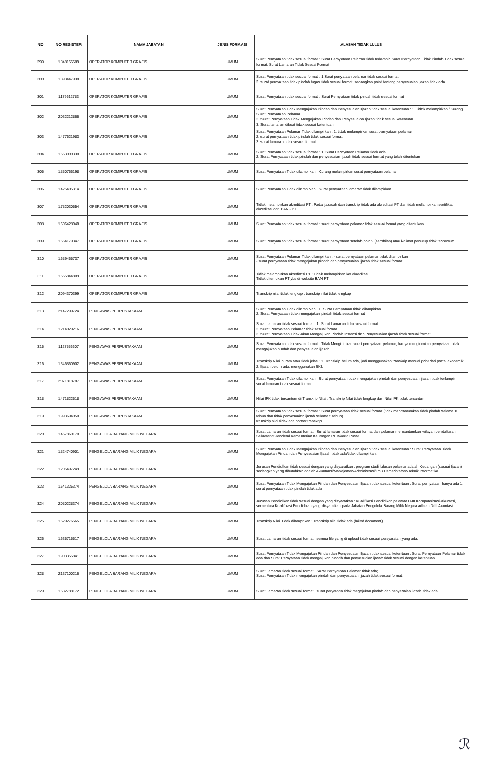| NO | NO REGISTER | NAMA JABATAN | JENIS FORMASI | ALASAN TIDAK LULUS |
| --- | --- | --- | --- | --- |
| 299 | 1848155589 | OPERATOR KOMPUTER GRAFIS | UMUM | Surat Pernyataan tidak sesuai format : Surat Pernyataan Pelamar tidak terlampir, Surat Pernyataan Tidak Pindah Tidak sesuai format. Surat Lamaran Tidak Sesuai Format |
| 300 | 1893447938 | OPERATOR KOMPUTER GRAFIS | UMUM | Surat Pernyataan tidak sesuai format : 1.Surat penyataan pelamar tidak sesuai format 2. surat pernyataan tidak pindah tugas tidak sesuai format. sedangkan point tentang penyesuaian ijazah tidak ada. |
| 301 | 1179612783 | OPERATOR KOMPUTER GRAFIS | UMUM | Surat Pernyataan tidak sesuai format : Surat Pernyataan tidak pindah tidak sesuai format |
| 302 | 2032212866 | OPERATOR KOMPUTER GRAFIS | UMUM | Surat Pernyataan Tidak Mengajukan Pindah dan Penyesuaian Ijazah tidak sesuai ketentuan : 1. Tidak melampirkan / Kurang Surat Pernyataan Pelamar 2. Surat Pernyataan Tidak Mengajukan Pindah dan Penyesuaian Ijazah tidak sesuai ketentuan 3. Surat lamaran dibuat tidak sesuai ketentuan |
| 303 | 1477621983 | OPERATOR KOMPUTER GRAFIS | UMUM | Surat Pernyataan Pelamar Tidak dilampirkan : 1. tidak melampirkan surat pernyataan pelamar 2. surat pernyataan tidak pindah tidak sesuai format 3. surat lamaran tidak sesuai format |
| 304 | 1653000330 | OPERATOR KOMPUTER GRAFIS | UMUM | Surat Pernyataan tidak sesuai format : 1. Surat Pernyataan Pelamar tidak ada 2. Surat Pernyataan tidak pindah dan penyesuaian ijazah tidak sesuai format yang telah ditentukan |
| 305 | 1850766198 | OPERATOR KOMPUTER GRAFIS | UMUM | Surat Pernyataan Tidak dilampirkan : Kurang melampirkan surat pernyataan pelamar |
| 306 | 1425405314 | OPERATOR KOMPUTER GRAFIS | UMUM | Surat Pernyataan Tidak dilampirkan : Surat pernyataan lamaran tidak dilampirkan |
| 307 | 1782030554 | OPERATOR KOMPUTER GRAFIS | UMUM | Tidak melampirkan akreditasi PT : Pada ijazasah dan transkrip tidak ada akreditasi PT dan tidak melampirkan sertifikat akreditasi dari BAN - PT |
| 308 | 1606428040 | OPERATOR KOMPUTER GRAFIS | UMUM | Surat Pernyataan tidak sesuai format : surat pernyataan pelamar tidak sesuai format yang ditentukan. |
| 309 | 1654179347 | OPERATOR KOMPUTER GRAFIS | UMUM | Surat Pernyataan tidak sesuai format : surat pernyataan setelah poin 9 (sembilan) atau kalimat penutup tidak tercantum. |
| 310 | 1689465737 | OPERATOR KOMPUTER GRAFIS | UMUM | Surat Pernyataan Pelamar Tidak dilampirkan : - surat pernyataan pelamar tidak dilampirkan - surat pernyataan tidak mengajukan pindah dan penyesuaian ijazah tidak sesuai format |
| 311 | 1655844809 | OPERATOR KOMPUTER GRAFIS | UMUM | Tidak melampirkan akreditasi PT : Tidak melampirkan ket akreditasi Tidak ditemukan PT ybs di website BAN PT |
| 312 | 2094370399 | OPERATOR KOMPUTER GRAFIS | UMUM | Transkrip nilai tidak lengkap : transkrip nilai tidak lengkap |
| 313 | 2147299724 | PENGAWAS PERPUSTAKAAN | UMUM | Surat Pernyataan Tidak dilampirkan : 1. Surat Pernyataan tidak dilampirkan 2. Surat Pernyataan tidak mengajukan pindah tidak sesuai format |
| 314 | 1214029216 | PENGAWAS PERPUSTAKAAN | UMUM | Surat Lamaran tidak sesuai format : 1. Surat Lamaran tidak sesuai format. 2. Surat Pernyataan Pelamar tidak sesuai format. 3. Surat Pernyataan Tidak Akan Mengajukan Pindah Instansi dan Penyesuaian Ijazah tidak sesuai format. |
| 315 | 1127556607 | PENGAWAS PERPUSTAKAAN | UMUM | Surat Pernyataan tidak sesuai format : Tidak Mengirimkan surat pernyataan pelamar, hanya mengirimkan pernyataan tidak mengajukan pindah dan penyesuaian ijazah |
| 316 | 1346860902 | PENGAWAS PERPUSTAKAAN | UMUM | Transkrip Nilai buram atau tidak jelas : 1. Transkrip belum ada, jadi menggunakan transkrip manual print dari portal akademik 2. Ijazah belum ada, menggunakan SKL |
| 317 | 2071818787 | PENGAWAS PERPUSTAKAAN | UMUM | Surat Pernyataan Tidak dilampirkan : Surat pernyataan tidak mengajukan pindah dan penyesuaian ijasah tidak terlampir surat lamaran tidak sesuai format |
| 318 | 1471822518 | PENGAWAS PERPUSTAKAAN | UMUM | Nilai IPK tidak tercantum di Transkrip Nilai : Transkrip Nilai tidak lengkap dan Nilai IPK tidak tercantum |
| 319 | 1993694050 | PENGAWAS PERPUSTAKAAN | UMUM | Surat Pernyataan tidak sesuai format : Surat pernyataan tidak sesuai format (tidak mencantumkan tidak pindah selama 10 tahun dan tidak penyesuaian ijasah selama 5 tahun) transkrip nilai tidak ada nomor transkrip |
| 320 | 1457860170 | PENGELOLA BARANG MILIK NEGARA | UMUM | Surat Lamaran tidak sesuai format : Surat lamaran tidak sesuai format dan pelamar mencantumkan wilayah pendaftaran Sekretariat Jenderal Kementerian Keuangan RI Jakarta Pusat. |
| 321 | 1824740901 | PENGELOLA BARANG MILIK NEGARA | UMUM | Surat Pernyataan Tidak Mengajukan Pindah dan Penyesuaian Ijazah tidak sesuai ketentuan : Surat Pernyataan Tidak Mengajukan Pindah dan Penyesuaian Ijazah tidak ada/tidak dilampirkan. |
| 322 | 1205497249 | PENGELOLA BARANG MILIK NEGARA | UMUM | Jurusan Pendidikan tidak sesuai dengan yang disyaratkan : program studi lulusan pelamar adalah Keuangan (sesuai Ijazah) sedangkan yang dibutuhkan adalah Akuntansi/Manajemen/Administrasi/Ilmu Pemerintahan/Teknik Informatika |
| 323 | 1541325374 | PENGELOLA BARANG MILIK NEGARA | UMUM | Surat Pernyataan Tidak Mengajukan Pindah dan Penyesuaian Ijazah tidak sesuai ketentuan : Surat pernyataan hanya ada 1, surat pernyataan tidak pindah tidak ada |
| 324 | 2080228374 | PENGELOLA BARANG MILIK NEGARA | UMUM | Jurusan Pendidikan tidak sesuai dengan yang disyaratkan : Kualifikasi Pendidikan pelamar D-III Komputerisasi Akuntasi, sementara Kualifikasi Pendidikan yang disyaratkan pada Jabatan Pengelola Barang Milik Negara adalah D-III Akuntasi |
| 325 | 1629276565 | PENGELOLA BARANG MILIK NEGARA | UMUM | Transkrip Nilai Tidak dilamprikan : Transkrip nilai tidak ada (failed document) |
| 326 | 1635715517 | PENGELOLA BARANG MILIK NEGARA | UMUM | Surat Lamaran tidak sesuai format : semua file yang di upload tidak sesuai persyaratan yang ada. |
| 327 | 1903355841 | PENGELOLA BARANG MILIK NEGARA | UMUM | Surat Pernyataan Tidak Mengajukan Pindah dan Penyesuaian Ijazah tidak sesuai ketentuan : Surat Pernyataan Pelamar tidak ada dan Surat Pernyataan tidak mengajukan pindah dan penyesuaian ijasah tidak sesuai dengan ketentuan. |
| 328 | 2137100216 | PENGELOLA BARANG MILIK NEGARA | UMUM | Surat Lamaran tidak sesuai format : Surat Pernyataan Pelamar tidak ada; Surat Pernyataan Tidak mengajukan pindah dan penyesuaian Ijazah tidak sesuai format |
| 329 | 1532788172 | PENGELOLA BARANG MILIK NEGARA | UMUM | Surat Lamaran tidak sesuai format : surat peryataan tidak megajukan pindah dan penyesaian ijazah tidak ada |
ℛ